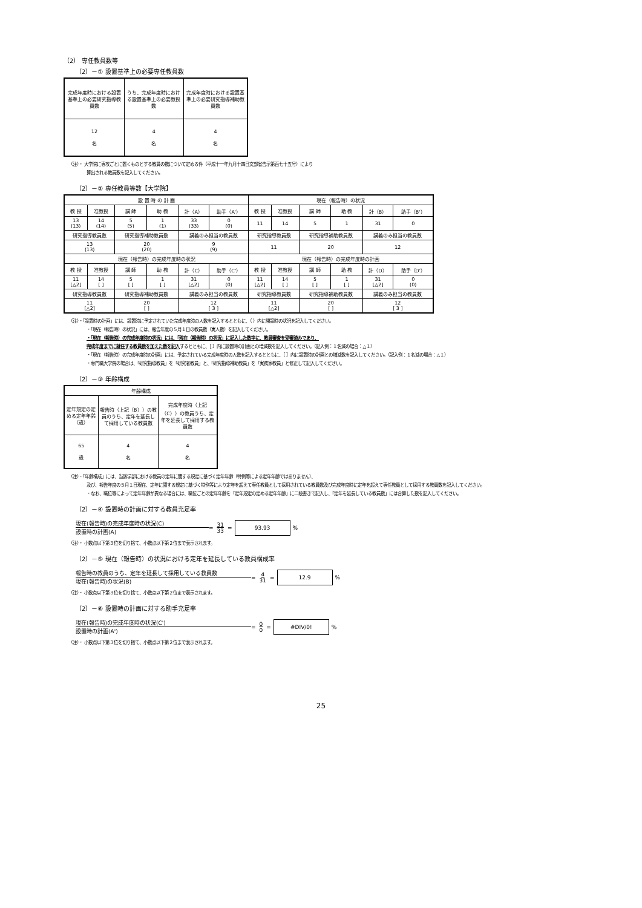（2） 専任教員数等
（2）－① 設置基準上の必要専任教員数
| 完成年度時における設置基準上の必要研究指導教員数 | うち、完成年度時における設置基準上の必要教授数 | 完成年度時における設置基準上の必要研究指導補助教員数 |
| 12 名 | 4 名 | 4 名 |
（注）・ 大学院に専攻ごとに置くものとする教員の数について定める件（平成十一年九月十四日文部省告示第百七十五号）により
算出される教員数を記入してください。
（2）－② 専任教員等数【大学院】
| 設 置 時 の 計 画 | | | | | | 現在（報告時）の状況 | | | | | |
| --- | --- | --- | --- | --- | --- | --- | --- | --- | --- | --- | --- |
| 教 授 | 准教授 | 講 師 | 助 教 | 計（A） | 助手（A'） | 教 授 | 准教授 | 講 師 | 助 教 | 計（B） | 助手（B'） |
| 13 (13) | 14 (14) | 5 (5) | 1 (1) | 33 (33) | 0 (0) | 11 | 14 | 5 | 1 | 31 | 0 |
| 研究指導教員数 | | 研究指導補助教員数 | | 講義のみ担当の教員数 | | 研究指導教員数 | | 研究指導補助教員数 | | 講義のみ担当の教員数 | |
| 13 (13) | | 20 (20) | | 9 (9) | | 11 | | 20 | | 12 | |
| 現在（報告時）の完成年度時の状況 | | | | | | 現在（報告時）の完成年度時の計画 | | | | | |
| 教 授 | 准教授 | 講 師 | 助 教 | 計（C） | 助手（C'） | 教 授 | 准教授 | 講 師 | 助 教 | 計（D） | 助手（D'） |
| 11 [△2] | 14 [ ] | 5 [ ] | 1 [ ] | 31 [△2] | 0 (0) | 11 [△2] | 14 [ ] | 5 [ ] | 1 [ ] | 31 [△2] | 0 (0) |
| 研究指導教員数 | | 研究指導補助教員数 | | 講義のみ担当の教員数 | | 研究指導教員数 | | 研究指導補助教員数 | | 講義のみ担当の教員数 | |
| 11 [△2] | | 20 [ ] | | 12 [ 3 ] | | 11 [△2] | | 20 [ ] | | 12 [ 3 ] | |
（注）・「設置時の計画」には、設置時に予定されていた完成年度時の人数を記入するとともに、（ ）内に開設時の状況を記入してください。
・「現在（報告時）の状況」には、報告年度の５月１日の教員数（実人数）を記入してください。
・「現在（報告時）の完成年度時の状況」には、「現在（報告時）の状況」に記入した数字に、教員審査を受審済みであり、
完成年度までに就任する教員数を加えた数を記入するとともに、［ ］内に設置時の計画との増減数を記入してください。（記入例：１名減の場合：△１）
・「現在（報告時）の完成年度時の計画」には、予定されている完成年度時の人数を記入するとともに、［ ］内に設置時の計画との増減数を記入してください。（記入例：１名減の場合：△１）
・専門職大学院の場合は、「研究指導教員」を「研究者教員」と、「研究指導補助教員」を「実務家教員」と修正して記入してください。
（2）－③ 年齢構成
| 年齢構成 | | |
| --- | --- | --- |
| 定年規定の定める定年年齢（歳） | 報告時（上記（B））の教員のうち、定年を延長して採用している教員数 | 完成年度時（上記（C））の教員うち、定年を延長して採用する教員数 |
| 65 歳 | 4 名 | 4 名 |
（注）・「年齢構成」には、当該学部における教員の定年に関する規定に基づく定年年齢（特例等による定年年齢ではありません）、
及び、報告年度の５月１日現在、定年に関する規定に基づく特例等により定年を超えて専任教員として採用されている教員数及び完成年度時に定年を超えて専任教員として採用する教員数を記入してください。
・なお、職位等によって定年年齢が異なる場合には、職位ごとの定年年齢を「定年規定の定める定年年齢」に二段書きで記入し、「定年を延長している教員数」には合算した数を記入してください。
（2）－④ 設置時の計画に対する教員充足率
現在(報告時)の完成年度時の状況(C)
設置時の計画(A) = 31
33 = 93.93%
（注）・ 小数点以下第３位を切り捨て、小数点以下第２位まで表示されます。
（2）－⑤ 現在（報告時）の状況における定年を延長している教員構成率
報告時の教員のうち、定年を延長して採用している教員数
現在(報告時)の状況(B) = 4
31 = 12.9%
（注）・ 小数点以下第３位を切り捨て、小数点以下第２位まで表示されます。
（2）－⑥ 設置時の計画に対する助手充足率
現在(報告時)の完成年度時の状況(C')
設置時の計画(A') = 0
0 = #DIV/0!%
（注）・ 小数点以下第３位を切り捨て、小数点以下第２位まで表示されます。
25